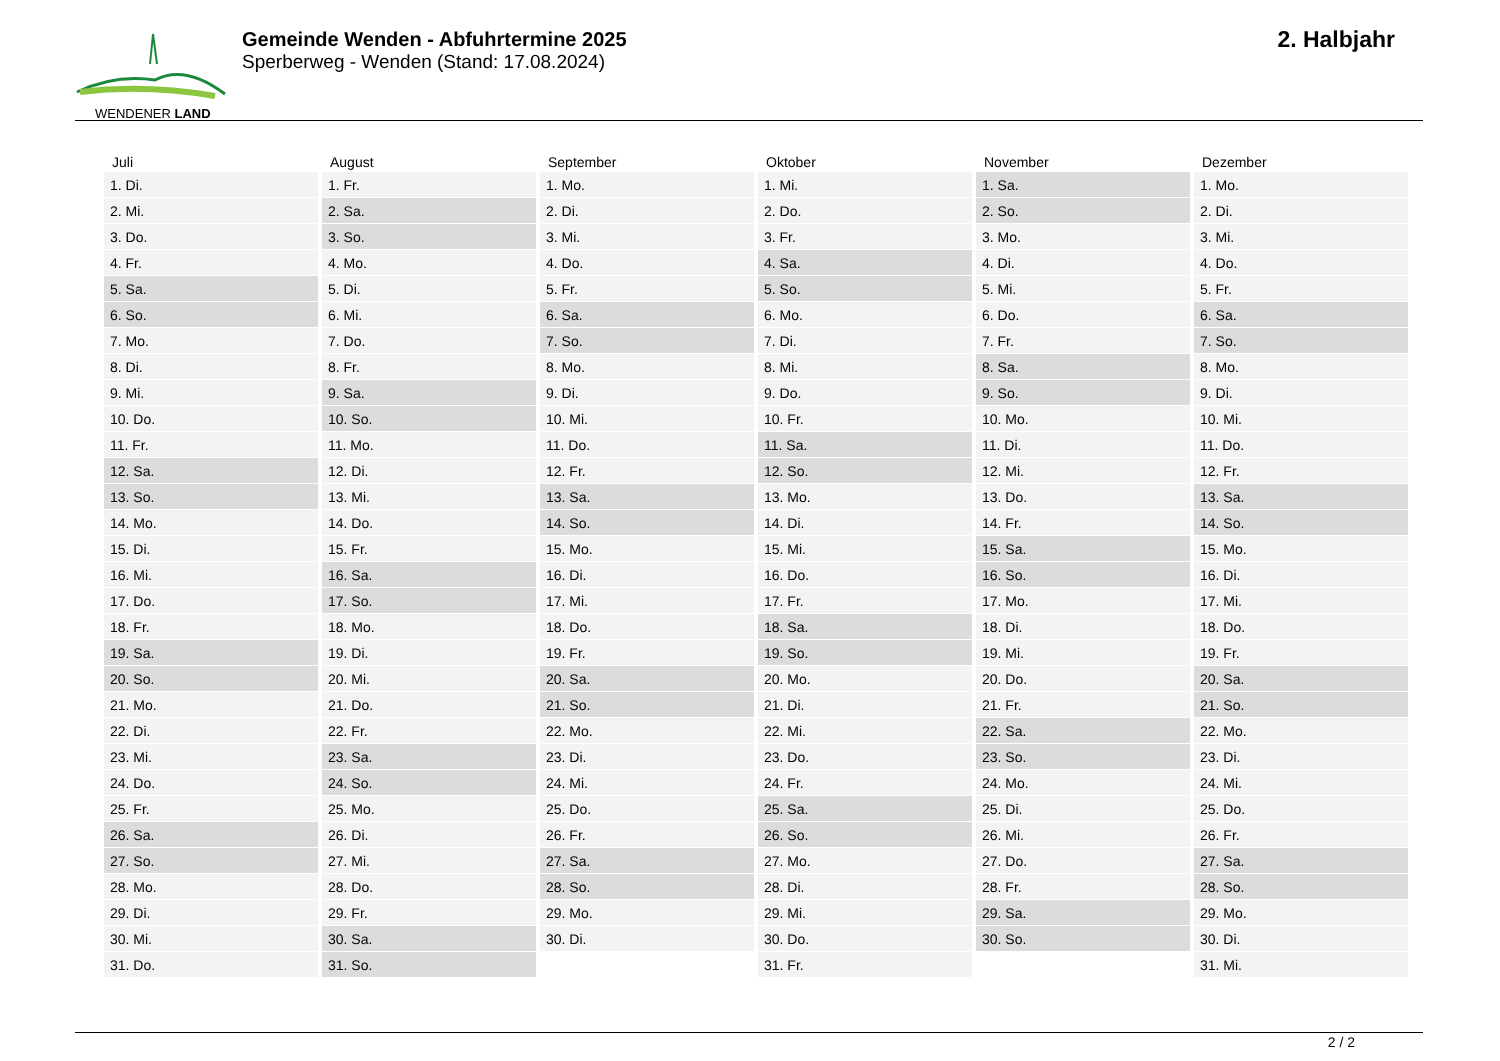WENDENER LAND
Gemeinde Wenden - Abfuhrtermine 2025
Sperberweg - Wenden (Stand: 17.08.2024)
2. Halbjahr
| Juli | August | September | Oktober | November | Dezember |
| --- | --- | --- | --- | --- | --- |
| 1. Di. | 1. Fr. | 1. Mo. | 1. Mi. | 1. Sa. | 1. Mo. |
| 2. Mi. | 2. Sa. | 2. Di. | 2. Do. | 2. So. | 2. Di. |
| 3. Do. | 3. So. | 3. Mi. | 3. Fr. | 3. Mo. | 3. Mi. |
| 4. Fr. | 4. Mo. | 4. Do. | 4. Sa. | 4. Di. | 4. Do. |
| 5. Sa. | 5. Di. | 5. Fr. | 5. So. | 5. Mi. | 5. Fr. |
| 6. So. | 6. Mi. | 6. Sa. | 6. Mo. | 6. Do. | 6. Sa. |
| 7. Mo. | 7. Do. | 7. So. | 7. Di. | 7. Fr. | 7. So. |
| 8. Di. | 8. Fr. | 8. Mo. | 8. Mi. | 8. Sa. | 8. Mo. |
| 9. Mi. | 9. Sa. | 9. Di. | 9. Do. | 9. So. | 9. Di. |
| 10. Do. | 10. So. | 10. Mi. | 10. Fr. | 10. Mo. | 10. Mi. |
| 11. Fr. | 11. Mo. | 11. Do. | 11. Sa. | 11. Di. | 11. Do. |
| 12. Sa. | 12. Di. | 12. Fr. | 12. So. | 12. Mi. | 12. Fr. |
| 13. So. | 13. Mi. | 13. Sa. | 13. Mo. | 13. Do. | 13. Sa. |
| 14. Mo. | 14. Do. | 14. So. | 14. Di. | 14. Fr. | 14. So. |
| 15. Di. | 15. Fr. | 15. Mo. | 15. Mi. | 15. Sa. | 15. Mo. |
| 16. Mi. | 16. Sa. | 16. Di. | 16. Do. | 16. So. | 16. Di. |
| 17. Do. | 17. So. | 17. Mi. | 17. Fr. | 17. Mo. | 17. Mi. |
| 18. Fr. | 18. Mo. | 18. Do. | 18. Sa. | 18. Di. | 18. Do. |
| 19. Sa. | 19. Di. | 19. Fr. | 19. So. | 19. Mi. | 19. Fr. |
| 20. So. | 20. Mi. | 20. Sa. | 20. Mo. | 20. Do. | 20. Sa. |
| 21. Mo. | 21. Do. | 21. So. | 21. Di. | 21. Fr. | 21. So. |
| 22. Di. | 22. Fr. | 22. Mo. | 22. Mi. | 22. Sa. | 22. Mo. |
| 23. Mi. | 23. Sa. | 23. Di. | 23. Do. | 23. So. | 23. Di. |
| 24. Do. | 24. So. | 24. Mi. | 24. Fr. | 24. Mo. | 24. Mi. |
| 25. Fr. | 25. Mo. | 25. Do. | 25. Sa. | 25. Di. | 25. Do. |
| 26. Sa. | 26. Di. | 26. Fr. | 26. So. | 26. Mi. | 26. Fr. |
| 27. So. | 27. Mi. | 27. Sa. | 27. Mo. | 27. Do. | 27. Sa. |
| 28. Mo. | 28. Do. | 28. So. | 28. Di. | 28. Fr. | 28. So. |
| 29. Di. | 29. Fr. | 29. Mo. | 29. Mi. | 29. Sa. | 29. Mo. |
| 30. Mi. | 30. Sa. | 30. Di. | 30. Do. | 30. So. | 30. Di. |
| 31. Do. | 31. So. | | 31. Fr. | | 31. Mi. |
2 / 2